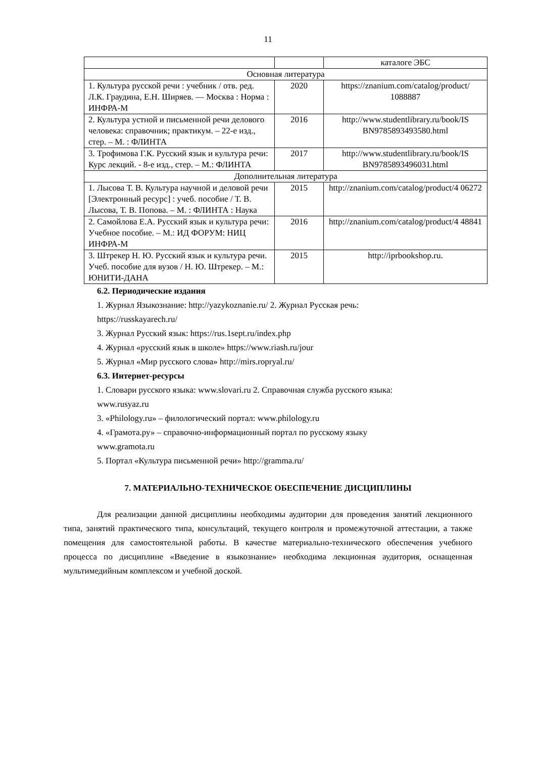11
| | | каталоге ЭБС |
| Основная литература | | |
| 1. Культура русской речи : учебник / отв. ред. Л.К. Граудина, Е.Н. Ширяев. — Москва : Норма : ИНФРА-М | 2020 | https://znanium.com/catalog/product/ 1088887 |
| 2. Культура устной и письменной речи делового человека: справочник; практикум. – 22-е изд., стер. – М. : ФЛИНТА | 2016 | http://www.studentlibrary.ru/book/IS BN9785893493580.html |
| 3. Трофимова Г.К. Русский язык и культура речи: Курс лекций. - 8-е изд., стер. – М.: ФЛИНТА | 2017 | http://www.studentlibrary.ru/book/IS BN9785893496031.html |
| Дополнительная литература | | |
| 1. Лысова Т. В. Культура научной и деловой речи [Электронный ресурс] : учеб. пособие / Т. В. Лысова, Т. В. Попова. – М. : ФЛИНТА : Наука | 2015 | http://znanium.com/catalog/product/4 06272 |
| 2. Самойлова Е.А. Русский язык и культура речи: Учебное пособие. – М.: ИД ФОРУМ: НИЦ ИНФРА-М | 2016 | http://znanium.com/catalog/product/4 48841 |
| 3. Штрекер Н. Ю. Русский язык и культура речи. Учеб. пособие для вузов / Н. Ю. Штрекер. – М.: ЮНИТИ-ДАНА | 2015 | http://iprbookshop.ru. |
6.2. Периодические издания
1. Журнал Языкознание: http://yazykoznanie.ru/ 2. Журнал Русская речь:
https://russkayarech.ru/
3. Журнал Русский язык: https://rus.1sept.ru/index.php
4. Журнал «русский язык в школе» https://www.riash.ru/jour
5. Журнал «Мир русского слова» http://mirs.ropryal.ru/
6.3. Интернет-ресурсы
1. Словари русского языка: www.slovari.ru 2. Справочная служба русского языка:
www.rusyaz.ru
3. «Philology.ru» – филологический портал: www.philology.ru
4. «Грамота.ру» – справочно-информационный портал по русскому языку
www.gramota.ru
5. Портал «Культура письменной речи» http://gramma.ru/
7. МАТЕРИАЛЬНО-ТЕХНИЧЕСКОЕ ОБЕСПЕЧЕНИЕ ДИСЦИПЛИНЫ
Для реализации данной дисциплины необходимы аудитории для проведения занятий лекционного типа, занятий практического типа, консультаций, текущего контроля и промежуточной аттестации, а также помещения для самостоятельной работы. В качестве материально-технического обеспечения учебного процесса по дисциплине «Введение в языкознание» необходима лекционная аудитория, оснащенная мультимедийным комплексом и учебной доской.